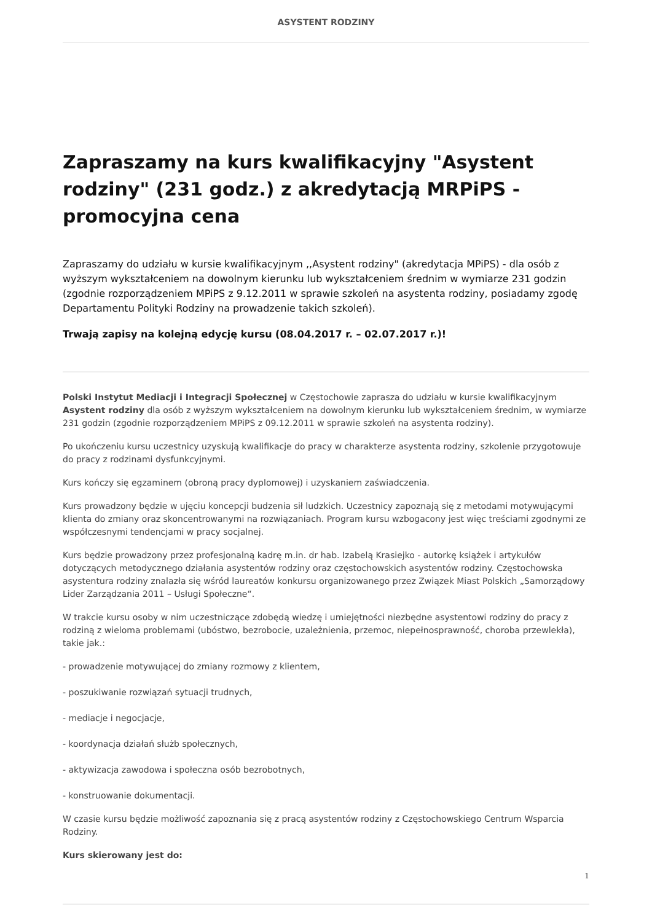ASYSTENT RODZINY
Zapraszamy na kurs kwalifikacyjny "Asystent rodziny" (231 godz.) z akredytacją MRPiPS - promocyjna cena
Zapraszamy do udziału w kursie kwalifikacyjnym ,,Asystent rodziny" (akredytacja MPiPS) - dla osób z wyższym wykształceniem na dowolnym kierunku lub wykształceniem średnim w wymiarze 231 godzin (zgodnie rozporządzeniem MPiPS z 9.12.2011 w sprawie szkoleń na asystenta rodziny, posiadamy zgodę Departamentu Polityki Rodziny na prowadzenie takich szkoleń).
Trwają zapisy na kolejną edycję kursu (08.04.2017 r. – 02.07.2017 r.)!
Polski Instytut Mediacji i Integracji Społecznej w Częstochowie zaprasza do udziału w kursie kwalifikacyjnym Asystent rodziny dla osób z wyższym wykształceniem na dowolnym kierunku lub wykształceniem średnim, w wymiarze 231 godzin (zgodnie rozporządzeniem MPiPS z 09.12.2011 w sprawie szkoleń na asystenta rodziny).
Po ukończeniu kursu uczestnicy uzyskują kwalifikacje do pracy w charakterze asystenta rodziny, szkolenie przygotowuje do pracy z rodzinami dysfunkcyjnymi.
Kurs kończy się egzaminem (obroną pracy dyplomowej) i uzyskaniem zaświadczenia.
Kurs prowadzony będzie w ujęciu koncepcji budzenia sił ludzkich. Uczestnicy zapoznają się z metodami motywującymi klienta do zmiany oraz skoncentrowanymi na rozwiązaniach. Program kursu wzbogacony jest więc treściami zgodnymi ze współczesnymi tendencjami w pracy socjalnej.
Kurs będzie prowadzony przez profesjonalną kadrę m.in. dr hab. Izabelą Krasiejko - autorkę książek i artykułów dotyczących metodycznego działania asystentów rodziny oraz częstochowskich asystentów rodziny. Częstochowska asystentura rodziny znalazła się wśród laureatów konkursu organizowanego przez Związek Miast Polskich „Samorządowy Lider Zarządzania 2011 – Usługi Społeczne“.
W trakcie kursu osoby w nim uczestniczące zdobędą wiedzę i umiejętności niezbędne asystentowi rodziny do pracy z rodziną z wieloma problemami (ubóstwo, bezrobocie, uzależnienia, przemoc, niepełnosprawność, choroba przewlekła), takie jak.:
- prowadzenie motywującej do zmiany rozmowy z klientem,
- poszukiwanie rozwiązań sytuacji trudnych,
- mediacje i negocjacje,
- koordynacja działań służb społecznych,
- aktywizacja zawodowa i społeczna osób bezrobotnych,
- konstruowanie dokumentacji.
W czasie kursu będzie możliwość zapoznania się z pracą asystentów rodziny z Częstochowskiego Centrum Wsparcia Rodziny.
Kurs skierowany jest do:
1